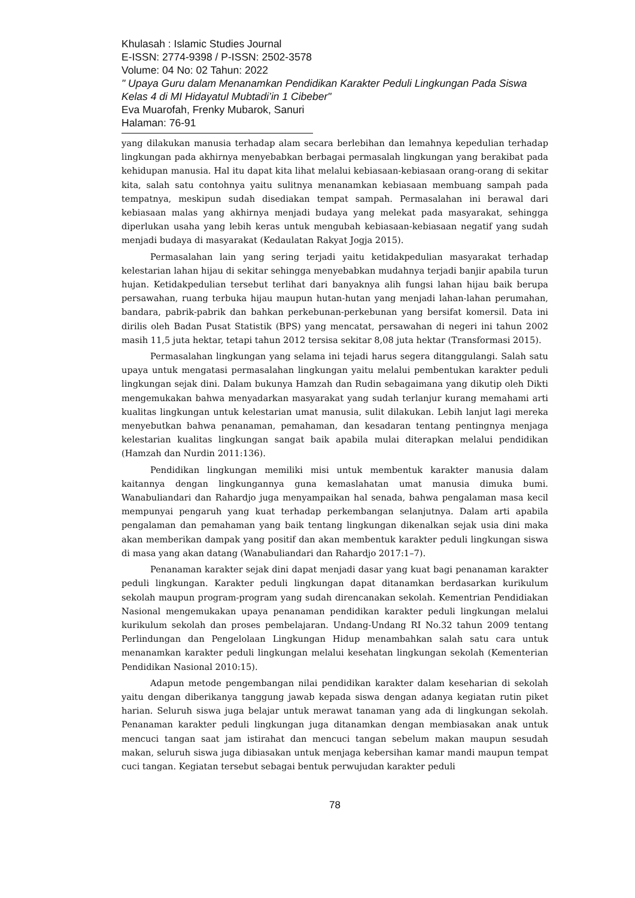Khulasah : Islamic Studies Journal
E-ISSN: 2774-9398 / P-ISSN: 2502-3578
Volume: 04 No: 02 Tahun: 2022
" Upaya Guru dalam Menanamkan Pendidikan Karakter Peduli Lingkungan Pada Siswa Kelas 4 di MI Hidayatul Mubtadi’in 1 Cibeber"
Eva Muarofah, Frenky Mubarok, Sanuri
Halaman: 76-91
yang dilakukan manusia terhadap alam secara berlebihan dan lemahnya kepedulian terhadap lingkungan pada akhirnya menyebabkan berbagai permasalah lingkungan yang berakibat pada kehidupan manusia. Hal itu dapat kita lihat melalui kebiasaan-kebiasaan orang-orang di sekitar kita, salah satu contohnya yaitu sulitnya menanamkan kebiasaan membuang sampah pada tempatnya, meskipun sudah disediakan tempat sampah. Permasalahan ini berawal dari kebiasaan malas yang akhirnya menjadi budaya yang melekat pada masyarakat, sehingga diperlukan usaha yang lebih keras untuk mengubah kebiasaan-kebiasaan negatif yang sudah menjadi budaya di masyarakat (Kedaulatan Rakyat Jogja 2015).
Permasalahan lain yang sering terjadi yaitu ketidakpedulian masyarakat terhadap kelestarian lahan hijau di sekitar sehingga menyebabkan mudahnya terjadi banjir apabila turun hujan. Ketidakpedulian tersebut terlihat dari banyaknya alih fungsi lahan hijau baik berupa persawahan, ruang terbuka hijau maupun hutan-hutan yang menjadi lahan-lahan perumahan, bandara, pabrik-pabrik dan bahkan perkebunan-perkebunan yang bersifat komersil. Data ini dirilis oleh Badan Pusat Statistik (BPS) yang mencatat, persawahan di negeri ini tahun 2002 masih 11,5 juta hektar, tetapi tahun 2012 tersisa sekitar 8,08 juta hektar (Transformasi 2015).
Permasalahan lingkungan yang selama ini tejadi harus segera ditanggulangi. Salah satu upaya untuk mengatasi permasalahan lingkungan yaitu melalui pembentukan karakter peduli lingkungan sejak dini. Dalam bukunya Hamzah dan Rudin sebagaimana yang dikutip oleh Dikti mengemukakan bahwa menyadarkan masyarakat yang sudah terlanjur kurang memahami arti kualitas lingkungan untuk kelestarian umat manusia, sulit dilakukan. Lebih lanjut lagi mereka menyebutkan bahwa penanaman, pemahaman, dan kesadaran tentang pentingnya menjaga kelestarian kualitas lingkungan sangat baik apabila mulai diterapkan melalui pendidikan (Hamzah dan Nurdin 2011:136).
Pendidikan lingkungan memiliki misi untuk membentuk karakter manusia dalam kaitannya dengan lingkungannya guna kemaslahatan umat manusia dimuka bumi. Wanabuliandari dan Rahardjo juga menyampaikan hal senada, bahwa pengalaman masa kecil mempunyai pengaruh yang kuat terhadap perkembangan selanjutnya. Dalam arti apabila pengalaman dan pemahaman yang baik tentang lingkungan dikenalkan sejak usia dini maka akan memberikan dampak yang positif dan akan membentuk karakter peduli lingkungan siswa di masa yang akan datang (Wanabuliandari dan Rahardjo 2017:1–7).
Penanaman karakter sejak dini dapat menjadi dasar yang kuat bagi penanaman karakter peduli lingkungan. Karakter peduli lingkungan dapat ditanamkan berdasarkan kurikulum sekolah maupun program-program yang sudah direncanakan sekolah. Kementrian Pendidiakan Nasional mengemukakan upaya penanaman pendidikan karakter peduli lingkungan melalui kurikulum sekolah dan proses pembelajaran. Undang-Undang RI No.32 tahun 2009 tentang Perlindungan dan Pengelolaan Lingkungan Hidup menambahkan salah satu cara untuk menanamkan karakter peduli lingkungan melalui kesehatan lingkungan sekolah (Kementerian Pendidikan Nasional 2010:15).
Adapun metode pengembangan nilai pendidikan karakter dalam keseharian di sekolah yaitu dengan diberikanya tanggung jawab kepada siswa dengan adanya kegiatan rutin piket harian. Seluruh siswa juga belajar untuk merawat tanaman yang ada di lingkungan sekolah. Penanaman karakter peduli lingkungan juga ditanamkan dengan membiasakan anak untuk mencuci tangan saat jam istirahat dan mencuci tangan sebelum makan maupun sesudah makan, seluruh siswa juga dibiasakan untuk menjaga kebersihan kamar mandi maupun tempat cuci tangan. Kegiatan tersebut sebagai bentuk perwujudan karakter peduli
78